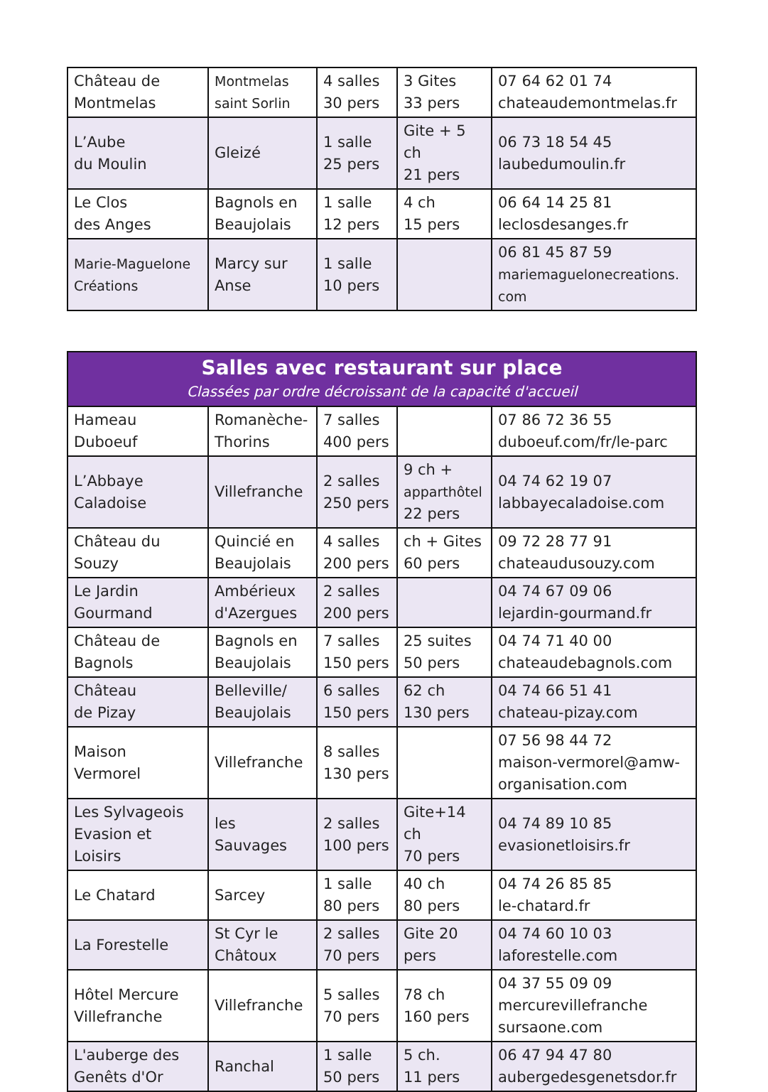| Château de Montmelas | Montmelas saint Sorlin | 4 salles 30 pers | 3 Gites 33 pers | 07 64 62 01 74 chateaudemontmelas.fr |
| L’Aube du Moulin | Gleizé | 1 salle 25 pers | Gite + 5 ch 21 pers | 06 73 18 54 45 laubedumoulin.fr |
| Le Clos des Anges | Bagnols en Beaujolais | 1 salle 12 pers | 4 ch 15 pers | 06 64 14 25 81 leclosdesanges.fr |
| Marie-Maguelone Créations | Marcy sur Anse | 1 salle 10 pers | | 06 81 45 87 59 mariemaguelonecreations. com |
| Salles avec restaurant sur place Classées par ordre décroissant de la capacité d'accueil | | | | |
| --- | --- | --- | --- | --- |
| Hameau Duboeuf | Romanèche- Thorins | 7 salles 400 pers | | 07 86 72 36 55 duboeuf.com/fr/le-parc |
| L’Abbaye Caladoise | Villefranche | 2 salles 250 pers | 9 ch + apparthôtel 22 pers | 04 74 62 19 07 labbayecaladoise.com |
| Château du Souzy | Quincié en Beaujolais | 4 salles 200 pers | ch + Gites 60 pers | 09 72 28 77 91 chateaudusouzy.com |
| Le Jardin Gourmand | Ambérieux d'Azergues | 2 salles 200 pers | | 04 74 67 09 06 lejardin-gourmand.fr |
| Château de Bagnols | Bagnols en Beaujolais | 7 salles 150 pers | 25 suites 50 pers | 04 74 71 40 00 chateaudebagnols.com |
| Château de Pizay | Belleville/ Beaujolais | 6 salles 150 pers | 62 ch 130 pers | 04 74 66 51 41 chateau-pizay.com |
| Maison Vermorel | Villefranche | 8 salles 130 pers | | 07 56 98 44 72 maison-vermorel@amw- organisation.com |
| Les Sylvageois Evasion et Loisirs | les Sauvages | 2 salles 100 pers | Gite+14 ch 70 pers | 04 74 89 10 85 evasionetloisirs.fr |
| Le Chatard | Sarcey | 1 salle 80 pers | 40 ch 80 pers | 04 74 26 85 85 le-chatard.fr |
| La Forestelle | St Cyr le Châtoux | 2 salles 70 pers | Gite 20 pers | 04 74 60 10 03 laforestelle.com |
| Hôtel Mercure Villefranche | Villefranche | 5 salles 70 pers | 78 ch 160 pers | 04 37 55 09 09 mercurevillefranche sursaone.com |
| L'auberge des Genêts d'Or | Ranchal | 1 salle 50 pers | 5 ch. 11 pers | 06 47 94 47 80 aubergedesgenetsdor.fr |